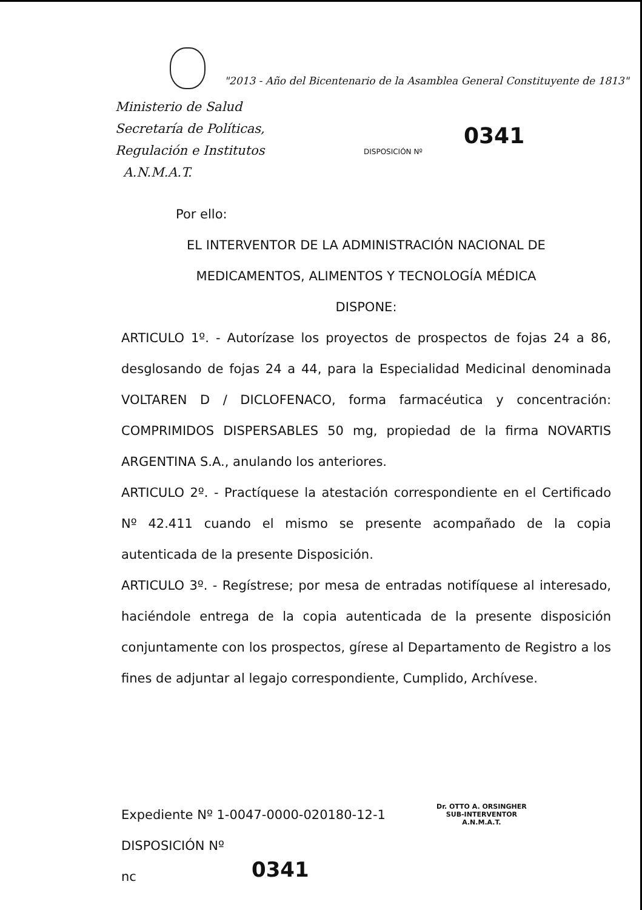"2013 - Año del Bicentenario de la Asamblea General Constituyente de 1813"
Ministerio de Salud
Secretaría de Políticas,
Regulación e Institutos
A.N.M.A.T.
DISPOSICIÓN Nº
0341
Por ello:
EL INTERVENTOR DE LA ADMINISTRACIÓN NACIONAL DE
MEDICAMENTOS, ALIMENTOS Y TECNOLOGÍA MÉDICA
DISPONE:
ARTICULO 1º. - Autorízase los proyectos de prospectos de fojas 24 a 86, desglosando de fojas 24 a 44, para la Especialidad Medicinal denominada VOLTAREN D / DICLOFENACO, forma farmacéutica y concentración: COMPRIMIDOS DISPERSABLES 50 mg, propiedad de la firma NOVARTIS ARGENTINA S.A., anulando los anteriores.
ARTICULO 2º. - Practíquese la atestación correspondiente en el Certificado Nº 42.411 cuando el mismo se presente acompañado de la copia autenticada de la presente Disposición.
ARTICULO 3º. - Regístrese; por mesa de entradas notifíquese al interesado, haciéndole entrega de la copia autenticada de la presente disposición conjuntamente con los prospectos, gírese al Departamento de Registro a los fines de adjuntar al legajo correspondiente, Cumplido, Archívese.
Expediente Nº 1-0047-0000-020180-12-1
DISPOSICIÓN Nº
nc
Dr. OTTO A. ORSINGHER
SUB-INTERVENTOR
A.N.M.A.T.
0341